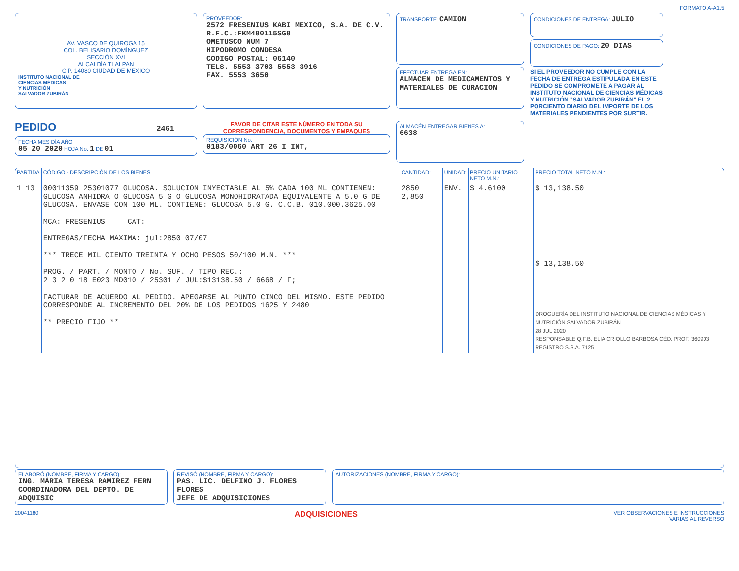FORMATO A-A1.5
AV. VASCO DE QUIROGA 15
COL. BELISARIO DOMÍNGUEZ
SECCIÓN XVI
ALCALDÍA TLALPAN
C.P. 14080 CIUDAD DE MÉXICO
INSTITUTO NACIONAL DE
CIENCIAS MÉDICAS
Y NUTRICIÓN
SALVADOR ZUBIRÁN
PROVEEDOR:
2572 FRESENIUS KABI MEXICO, S.A. DE C.V.
R.F.C.:FKM480115SG8
OMETUSCO NUM 7
HIPODROMO CONDESA
CODIGO POSTAL: 06140
TELS. 5553 3703 5553 3916
FAX. 5553 3650
TRANSPORTE: CAMION
EFECTUAR ENTREGA EN:
ALMACEN DE MEDICAMENTOS Y MATERIALES DE CURACION
CONDICIONES DE ENTREGA: JULIO
CONDICIONES DE PAGO: 20 DIAS
SI EL PROVEEDOR NO CUMPLE CON LA FECHA DE ENTREGA ESTIPULADA EN ESTE PEDIDO SE COMPROMETE A PAGAR AL INSTITUTO NACIONAL DE CIENCIAS MÉDICAS Y NUTRICIÓN "SALVADOR ZUBIRÁN" EL 2 PORCIENTO DIARIO DEL IMPORTE DE LOS MATERIALES PENDIENTES POR SURTIR.
PEDIDO 2461
FECHA MES DÍA AÑO
05 20 2020 HOJA No. 1 DE 01
FAVOR DE CITAR ESTE NÚMERO EN TODA SU CORRESPONDENCIA, DOCUMENTOS Y EMPAQUES
REQUISICIÓN No.
0183/0060 ART 26 I INT,
ALMACÉN ENTREGAR BIENES A:
6638
| PARTIDA | CÓDIGO - DESCRIPCIÓN DE LOS BIENES | CANTIDAD: | UNIDAD: | PRECIO UNITARIO NETO M.N.: | PRECIO TOTAL NETO M.N.: |
| --- | --- | --- | --- | --- | --- |
| 1 13 | 00011359 25301077 GLUCOSA. SOLUCION INYECTABLE AL 5% CADA 100 ML CONTIENEN: GLUCOSA ANHIDRA O GLUCOSA 5 G O GLUCOSA MONOHIDRATADA EQUIVALENTE A 5.0 G DE GLUCOSA. ENVASE CON 100 ML. CONTIENE: GLUCOSA 5.0 G. C.C.B. 010.000.3625.00 MCA: FRESENIUS CAT: ENTREGAS/FECHA MAXIMA: jul:2850 07/07 *** TRECE MIL CIENTO TREINTA Y OCHO PESOS 50/100 M.N. *** PROG. / PART. / MONTO / No. SUF. / TIPO REC.: 2 3 2 0 18 E023 MD010 / 25301 / JUL:$13138.50 / 6668 / F; FACTURAR DE ACUERDO AL PEDIDO. APEGARSE AL PUNTO CINCO DEL MISMO. ESTE PEDIDO CORRESPONDE AL INCREMENTO DEL 20% DE LOS PEDIDOS 1625 Y 2480 ** PRECIO FIJO ** | 2850 2,850 | ENV. | $ 4.6100 | $ 13,138.50 $ 13,138.50 DROGUERÍA DEL INSTITUTO NACIONAL DE CIENCIAS MÉDICAS Y NUTRICIÓN SALVADOR ZUBIRÁN 28 JUL 2020 RESPONSABLE Q.F.B. ELIA CRIOLLO BARBOSA CÉD. PROF. 360903 REGISTRO S.S.A. 7125 |
ELABORÓ (NOMBRE, FIRMA Y CARGO):
ING. MARIA TERESA RAMIREZ FERN
COORDINADORA DEL DEPTO. DE ADQUISIC
REVISÓ (NOMBRE, FIRMA Y CARGO):
PAS. LIC. DELFINO J. FLORES FLORES
JEFE DE ADQUISICIONES
AUTORIZACIONES (NOMBRE, FIRMA Y CARGO):
20041180 ADQUISICIONES VER OBSERVACIONES E INSTRUCCIONES
VARIAS AL REVERSO